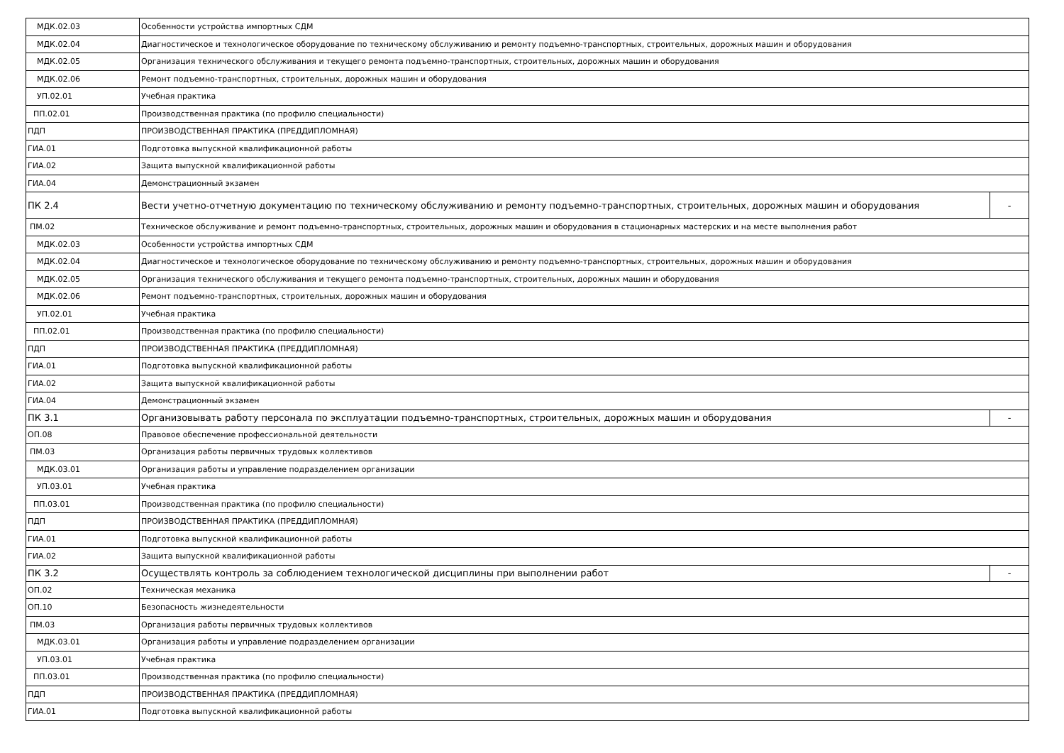| МДК.02.03 | Особенности устройства импортных СДМ | |
| МДК.02.04 | Диагностическое и технологическое оборудование по техническому обслуживанию и ремонту подъемно-транспортных, строительных, дорожных машин и оборудования | |
| МДК.02.05 | Организация технического обслуживания и текущего ремонта подъемно-транспортных, строительных, дорожных машин и оборудования | |
| МДК.02.06 | Ремонт подъемно-транспортных, строительных, дорожных машин и оборудования | |
| УП.02.01 | Учебная практика | |
| ПП.02.01 | Производственная практика (по профилю специальности) | |
| ПДП | ПРОИЗВОДСТВЕННАЯ ПРАКТИКА (ПРЕДДИПЛОМНАЯ) | |
| ГИА.01 | Подготовка выпускной квалификационной работы | |
| ГИА.02 | Защита выпускной квалификационной работы | |
| ГИА.04 | Демонстрационный экзамен | |
| ПК 2.4 | Вести учетно-отчетную документацию по техническому обслуживанию и ремонту подъемно-транспортных, строительных, дорожных машин и оборудования | - |
| ПМ.02 | Техническое обслуживание и ремонт подъемно-транспортных, строительных, дорожных машин и оборудования в стационарных мастерских и на месте выполнения работ | |
| МДК.02.03 | Особенности устройства импортных СДМ | |
| МДК.02.04 | Диагностическое и технологическое оборудование по техническому обслуживанию и ремонту подъемно-транспортных, строительных, дорожных машин и оборудования | |
| МДК.02.05 | Организация технического обслуживания и текущего ремонта подъемно-транспортных, строительных, дорожных машин и оборудования | |
| МДК.02.06 | Ремонт подъемно-транспортных, строительных, дорожных машин и оборудования | |
| УП.02.01 | Учебная практика | |
| ПП.02.01 | Производственная практика (по профилю специальности) | |
| ПДП | ПРОИЗВОДСТВЕННАЯ ПРАКТИКА (ПРЕДДИПЛОМНАЯ) | |
| ГИА.01 | Подготовка выпускной квалификационной работы | |
| ГИА.02 | Защита выпускной квалификационной работы | |
| ГИА.04 | Демонстрационный экзамен | |
| ПК 3.1 | Организовывать работу персонала по эксплуатации подъемно-транспортных, строительных, дорожных машин и оборудования | - |
| ОП.08 | Правовое обеспечение профессиональной деятельности | |
| ПМ.03 | Организация работы первичных трудовых коллективов | |
| МДК.03.01 | Организация работы и управление подразделением организации | |
| УП.03.01 | Учебная практика | |
| ПП.03.01 | Производственная практика (по профилю специальности) | |
| ПДП | ПРОИЗВОДСТВЕННАЯ ПРАКТИКА (ПРЕДДИПЛОМНАЯ) | |
| ГИА.01 | Подготовка выпускной квалификационной работы | |
| ГИА.02 | Защита выпускной квалификационной работы | |
| ПК 3.2 | Осуществлять контроль за соблюдением технологической дисциплины при выполнении работ | - |
| ОП.02 | Техническая механика | |
| ОП.10 | Безопасность жизнедеятельности | |
| ПМ.03 | Организация работы первичных трудовых коллективов | |
| МДК.03.01 | Организация работы и управление подразделением организации | |
| УП.03.01 | Учебная практика | |
| ПП.03.01 | Производственная практика (по профилю специальности) | |
| ПДП | ПРОИЗВОДСТВЕННАЯ ПРАКТИКА (ПРЕДДИПЛОМНАЯ) | |
| ГИА.01 | Подготовка выпускной квалификационной работы | |